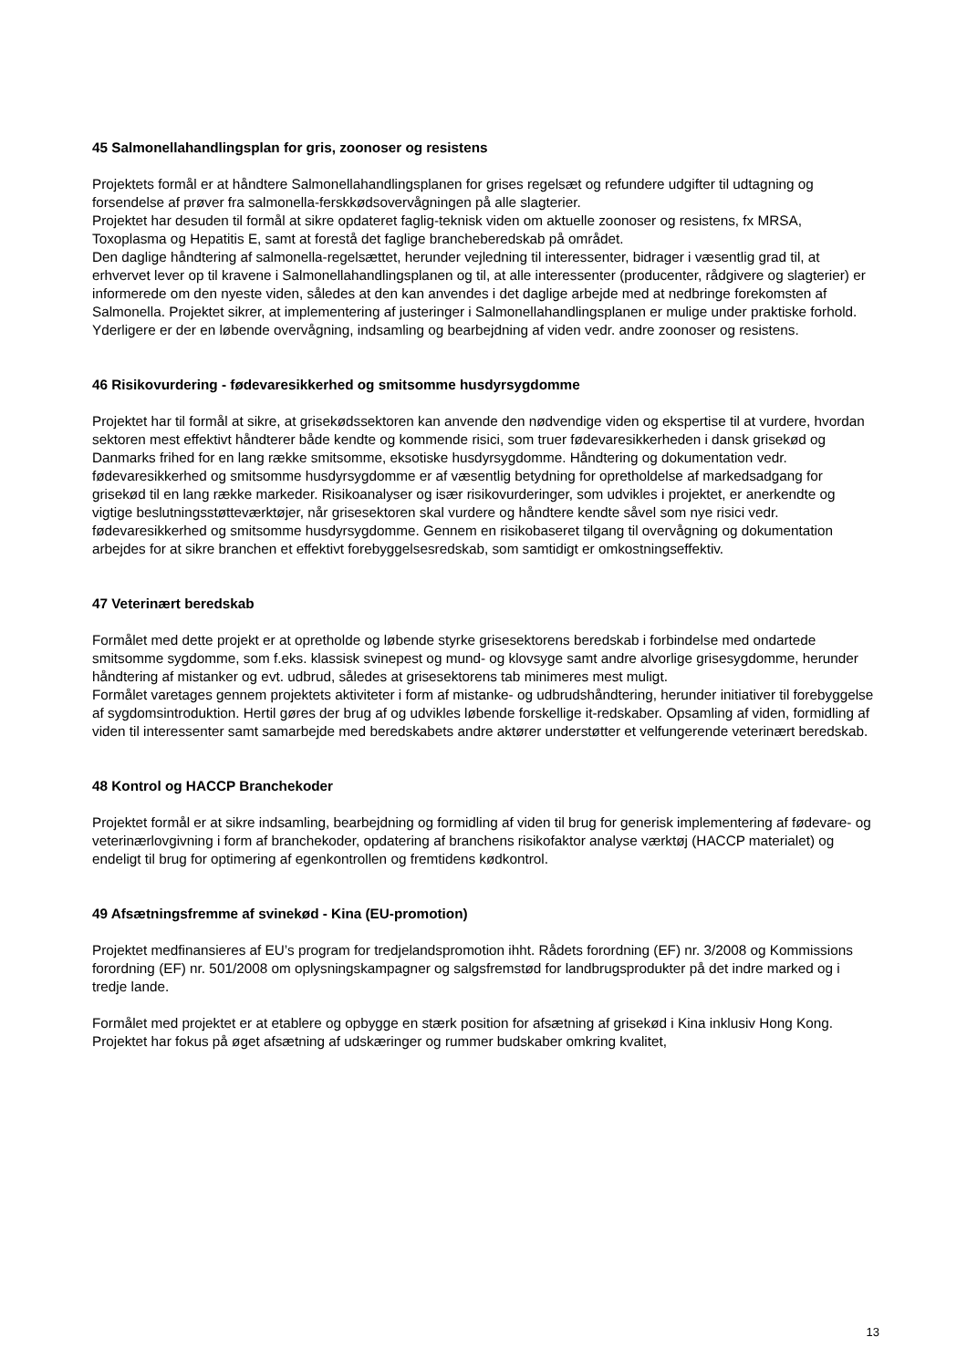45 Salmonellahandlingsplan for gris, zoonoser og resistens
Projektets formål er at håndtere Salmonellahandlingsplanen for grises regelsæt og refundere udgifter til udtagning og forsendelse af prøver fra salmonella-ferskkødsovervågningen på alle slagterier.
Projektet har desuden til formål at sikre opdateret faglig-teknisk viden om aktuelle zoonoser og resistens, fx MRSA, Toxoplasma og Hepatitis E, samt at forestå det faglige brancheberedskab på området.
Den daglige håndtering af salmonella-regelsættet, herunder vejledning til interessenter, bidrager i væsentlig grad til, at erhvervet lever op til kravene i Salmonellahandlingsplanen og til, at alle interessenter (producenter, rådgivere og slagterier) er informerede om den nyeste viden, således at den kan anvendes i det daglige arbejde med at nedbringe forekomsten af Salmonella. Projektet sikrer, at implementering af justeringer i Salmonellahandlingsplanen er mulige under praktiske forhold.
Yderligere er der en løbende overvågning, indsamling og bearbejdning af viden vedr. andre zoonoser og resistens.
46 Risikovurdering - fødevaresikkerhed og smitsomme husdyrsygdomme
Projektet har til formål at sikre, at grisekødssektoren kan anvende den nødvendige viden og ekspertise til at vurdere, hvordan sektoren mest effektivt håndterer både kendte og kommende risici, som truer fødevaresikkerheden i dansk grisekød og Danmarks frihed for en lang række smitsomme, eksotiske husdyrsygdomme. Håndtering og dokumentation vedr. fødevaresikkerhed og smitsomme husdyrsygdomme er af væsentlig betydning for opretholdelse af markedsadgang for grisekød til en lang række markeder. Risikoanalyser og især risikovurderinger, som udvikles i projektet, er anerkendte og vigtige beslutningsstøtteværktøjer, når grisesektoren skal vurdere og håndtere kendte såvel som nye risici vedr. fødevaresikkerhed og smitsomme husdyrsygdomme. Gennem en risikobaseret tilgang til overvågning og dokumentation arbejdes for at sikre branchen et effektivt forebyggelsesredskab, som samtidigt er omkostningseffektiv.
47 Veterinært beredskab
Formålet med dette projekt er at opretholde og løbende styrke grisesektorens beredskab i forbindelse med ondartede smitsomme sygdomme, som f.eks. klassisk svinepest og mund- og klovsyge samt andre alvorlige grisesygdomme, herunder håndtering af mistanker og evt. udbrud, således at grisesektorens tab minimeres mest muligt.
Formålet varetages gennem projektets aktiviteter i form af mistanke- og udbrudshåndtering, herunder initiativer til forebyggelse af sygdomsintroduktion. Hertil gøres der brug af og udvikles løbende forskellige it-redskaber. Opsamling af viden, formidling af viden til interessenter samt samarbejde med beredskabets andre aktører understøtter et velfungerende veterinært beredskab.
48 Kontrol og HACCP Branchekoder
Projektet formål er at sikre indsamling, bearbejdning og formidling af viden til brug for generisk implementering af fødevare- og veterinærlovgivning i form af branchekoder, opdatering af branchens risikofaktor analyse værktøj (HACCP materialet) og endeligt til brug for optimering af egenkontrollen og fremtidens kødkontrol.
49 Afsætningsfremme af svinekød - Kina (EU-promotion)
Projektet medfinansieres af EU’s program for tredjelandspromotion ihht. Rådets forordning (EF) nr. 3/2008 og Kommissions forordning (EF) nr. 501/2008 om oplysningskampagner og salgsfremstød for landbrugsprodukter på det indre marked og i tredje lande.
Formålet med projektet er at etablere og opbygge en stærk position for afsætning af grisekød i Kina inklusiv Hong Kong. Projektet har fokus på øget afsætning af udskæringer og rummer budskaber omkring kvalitet,
13